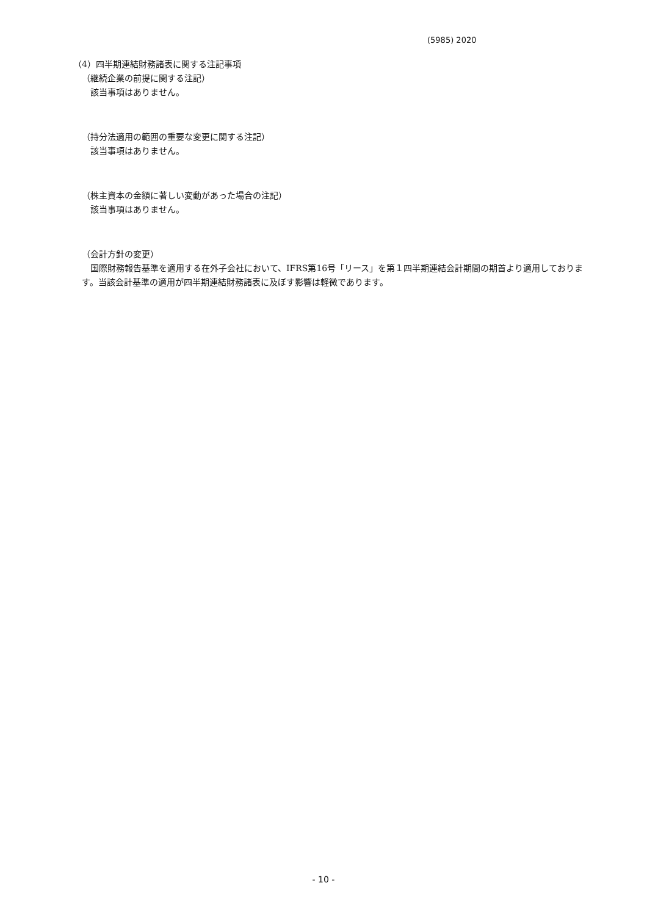(5985) 2020
（4）四半期連結財務諸表に関する注記事項
（継続企業の前提に関する注記）
該当事項はありません。
（持分法適用の範囲の重要な変更に関する注記）
該当事項はありません。
（株主資本の金額に著しい変動があった場合の注記）
該当事項はありません。
（会計方針の変更）
国際財務報告基準を適用する在外子会社において、IFRS第16号「リース」を第１四半期連結会計期間の期首より適用しております。当該会計基準の適用が四半期連結財務諸表に及ぼす影響は軽微であります。
- 10 -